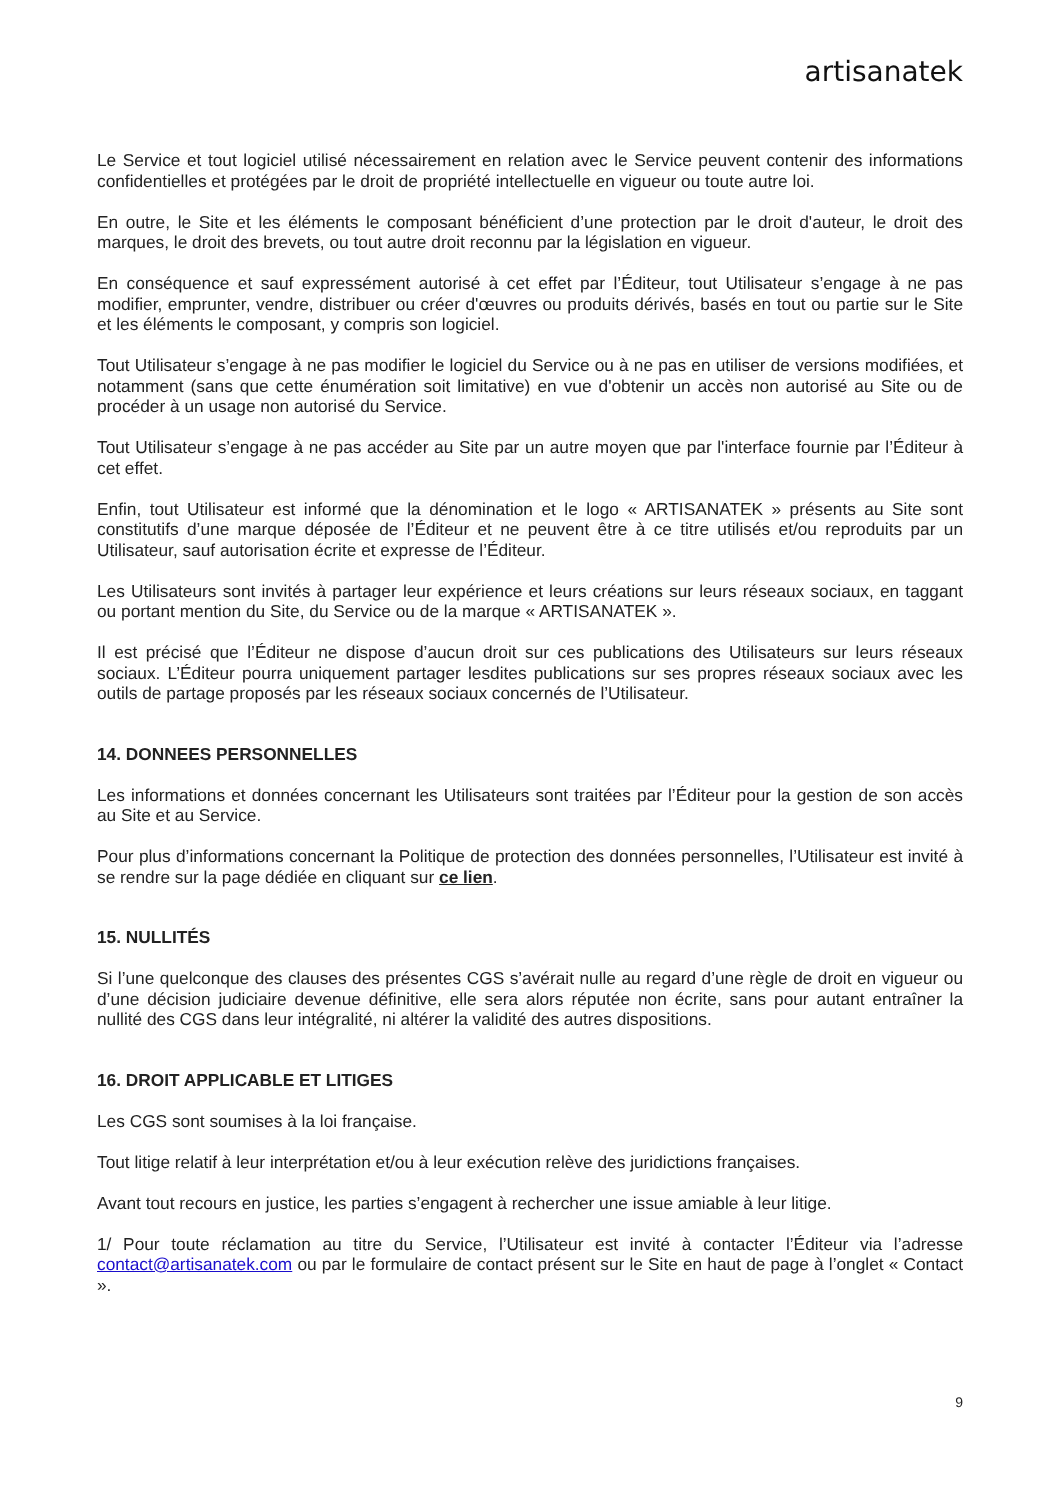artisanatek
Le Service et tout logiciel utilisé nécessairement en relation avec le Service peuvent contenir des informations confidentielles et protégées par le droit de propriété intellectuelle en vigueur ou toute autre loi.
En outre, le Site et les éléments le composant bénéficient d’une protection par le droit d'auteur, le droit des marques, le droit des brevets, ou tout autre droit reconnu par la législation en vigueur.
En conséquence et sauf expressément autorisé à cet effet par l’Éditeur, tout Utilisateur s’engage à ne pas modifier, emprunter, vendre, distribuer ou créer d'œuvres ou produits dérivés, basés en tout ou partie sur le Site et les éléments le composant, y compris son logiciel.
Tout Utilisateur s’engage à ne pas modifier le logiciel du Service ou à ne pas en utiliser de versions modifiées, et notamment (sans que cette énumération soit limitative) en vue d'obtenir un accès non autorisé au Site ou de procéder à un usage non autorisé du Service.
Tout Utilisateur s’engage à ne pas accéder au Site par un autre moyen que par l'interface fournie par l’Éditeur à cet effet.
Enfin, tout Utilisateur est informé que la dénomination et le logo « ARTISANATEK » présents au Site sont constitutifs d’une marque déposée de l’Éditeur et ne peuvent être à ce titre utilisés et/ou reproduits par un Utilisateur, sauf autorisation écrite et expresse de l’Éditeur.
Les Utilisateurs sont invités à partager leur expérience et leurs créations sur leurs réseaux sociaux, en taggant ou portant mention du Site, du Service ou de la marque « ARTISANATEK ».
Il est précisé que l’Éditeur ne dispose d’aucun droit sur ces publications des Utilisateurs sur leurs réseaux sociaux. L’Éditeur pourra uniquement partager lesdites publications sur ses propres réseaux sociaux avec les outils de partage proposés par les réseaux sociaux concernés de l’Utilisateur.
14. DONNEES PERSONNELLES
Les informations et données concernant les Utilisateurs sont traitées par l’Éditeur pour la gestion de son accès au Site et au Service.
Pour plus d’informations concernant la Politique de protection des données personnelles, l’Utilisateur est invité à se rendre sur la page dédiée en cliquant sur ce lien.
15. NULLITÉS
Si l’une quelconque des clauses des présentes CGS s’avérait nulle au regard d’une règle de droit en vigueur ou d’une décision judiciaire devenue définitive, elle sera alors réputée non écrite, sans pour autant entraîner la nullité des CGS dans leur intégralité, ni altérer la validité des autres dispositions.
16. DROIT APPLICABLE ET LITIGES
Les CGS sont soumises à la loi française.
Tout litige relatif à leur interprétation et/ou à leur exécution relève des juridictions françaises.
Avant tout recours en justice, les parties s’engagent à rechercher une issue amiable à leur litige.
1/ Pour toute réclamation au titre du Service, l’Utilisateur est invité à contacter l’Éditeur via l’adresse contact@artisanatek.com ou par le formulaire de contact présent sur le Site en haut de page à l’onglet « Contact ».
9